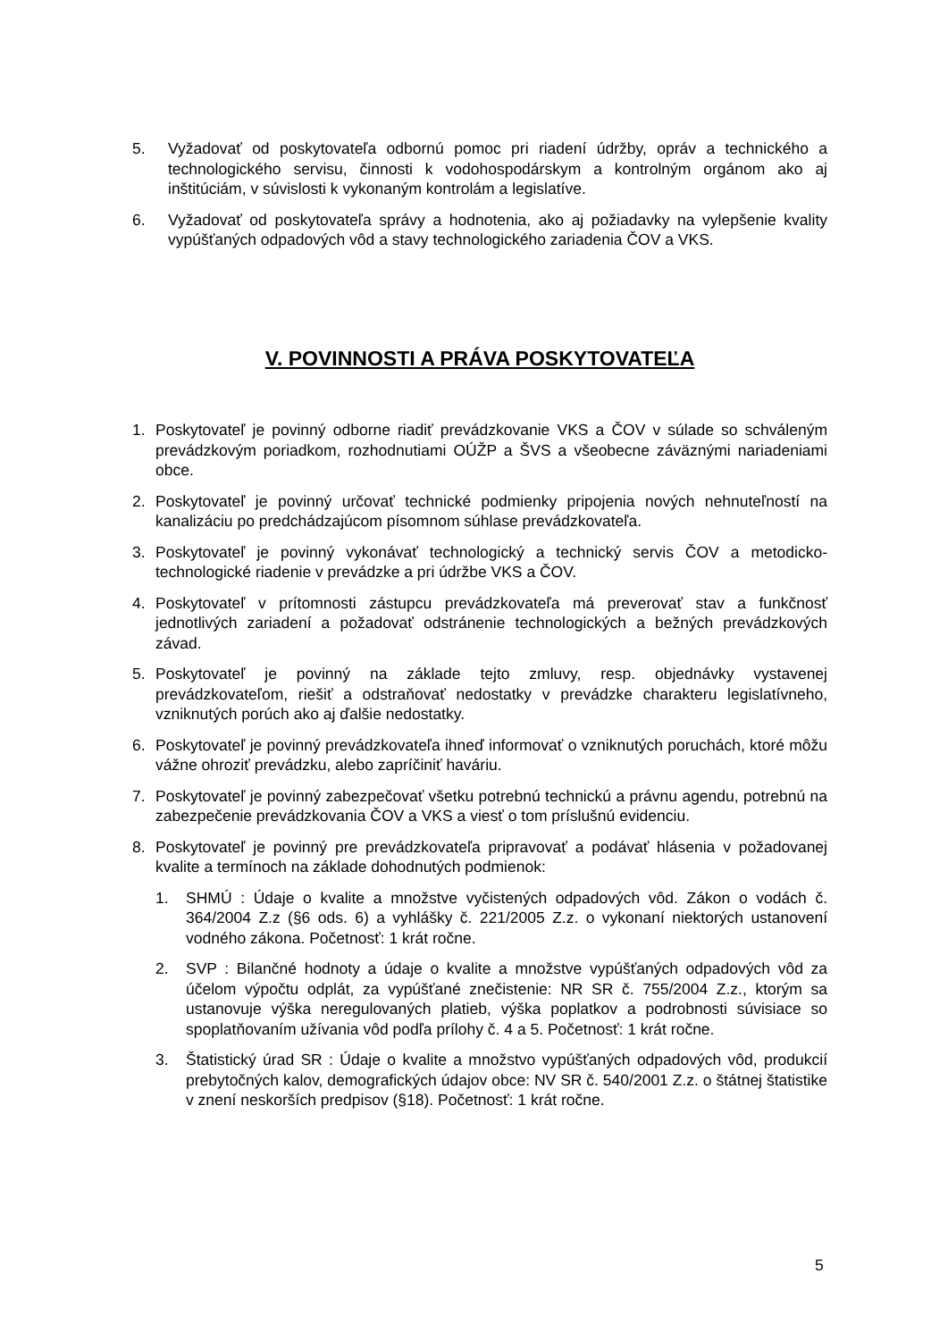5. Vyžadovať od poskytovateľa odbornú pomoc pri riadení údržby, opráv a technického a technologického servisu, činnosti k vodohospodárskym a kontrolným orgánom ako aj inštitúciám, v súvislosti k vykonaným kontrolám a legislatíve.
6. Vyžadovať od poskytovateľa správy a hodnotenia, ako aj požiadavky na vylepšenie kvality vypúšťaných odpadových vôd a stavy technologického zariadenia ČOV a VKS.
V. POVINNOSTI A PRÁVA POSKYTOVATEĽA
1. Poskytovateľ je povinný odborne riadiť prevádzkovanie VKS a ČOV v súlade so schváleným prevádzkovým poriadkom, rozhodnutiami OÚŽP a ŠVS a všeobecne záväznými nariadeniami obce.
2. Poskytovateľ je povinný určovať technické podmienky pripojenia nových nehnuteľností na kanalizáciu po predchádzajúcom písomnom súhlase prevádzkovateľa.
3. Poskytovateľ je povinný vykonávať technologický a technický servis ČOV a metodicko-technologické riadenie v prevádzke a pri údržbe VKS a ČOV.
4. Poskytovateľ v prítomnosti zástupcu prevádzkovateľa má preverovať stav a funkčnosť jednotlivých zariadení a požadovať odstránenie technologických a bežných prevádzkových závad.
5. Poskytovateľ je povinný na základe tejto zmluvy, resp. objednávky vystavenej prevádzkovateľom, riešiť a odstraňovať nedostatky v prevádzke charakteru legislatívneho, vzniknutých porúch ako aj ďalšie nedostatky.
6. Poskytovateľ je povinný prevádzkovateľa ihneď informovať o vzniknutých poruchách, ktoré môžu vážne ohroziť prevádzku, alebo zapríčiniť haváriu.
7. Poskytovateľ je povinný zabezpečovať všetku potrebnú technickú a právnu agendu, potrebnú na zabezpečenie prevádzkovania ČOV a VKS a viesť o tom príslušnú evidenciu.
8. Poskytovateľ je povinný pre prevádzkovateľa pripravovať a podávať hlásenia v požadovanej kvalite a termínoch na základe dohodnutých podmienok:
1. SHMÚ : Údaje o kvalite a množstve vyčistených odpadových vôd. Zákon o vodách č. 364/2004 Z.z (§6 ods. 6) a vyhlášky č. 221/2005 Z.z. o vykonaní niektorých ustanovení vodného zákona. Početnosť: 1 krát ročne.
2. SVP : Bilančné hodnoty a údaje o kvalite a množstve vypúšťaných odpadových vôd za účelom výpočtu odplát, za vypúšťané znečistenie: NR SR č. 755/2004 Z.z., ktorým sa ustanovuje výška neregulovaných platieb, výška poplatkov a podrobnosti súvisiace so spoplatňovaním užívania vôd podľa prílohy č. 4 a 5. Početnosť: 1 krát ročne.
3. Štatistický úrad SR : Údaje o kvalite a množstvo vypúšťaných odpadových vôd, produkcií prebytočných kalov, demografických údajov obce: NV SR č. 540/2001 Z.z. o štátnej štatistike v znení neskorších predpisov (§18). Početnosť: 1 krát ročne.
5